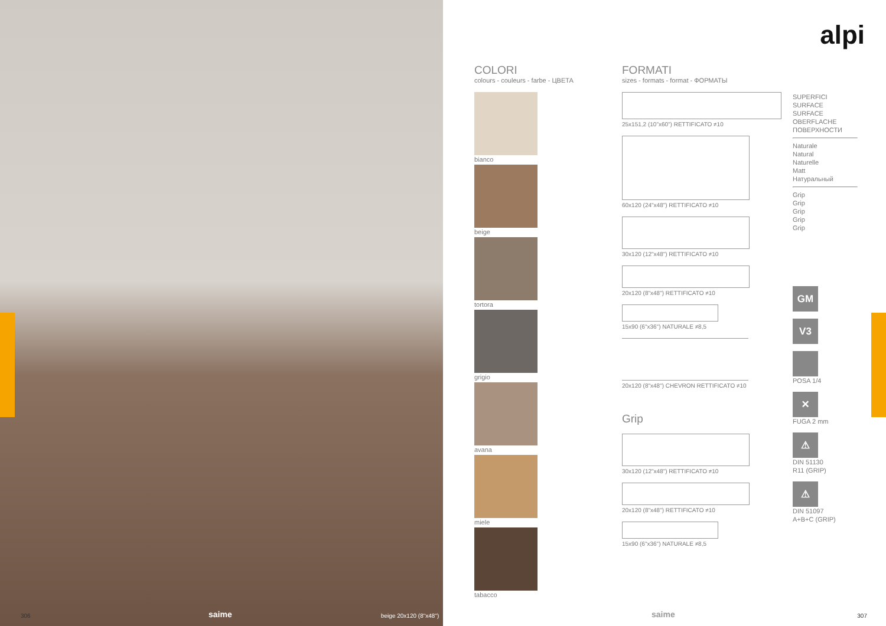306 saime beige 20x120 (8"x48")
alpi
COLORI
colours - couleurs - farbe - ЦВЕТА
bianco
beige
tortora
grigio
avana
miele
tabacco
FORMATI
sizes - formats - format - ФОРМАТЫ
25x151,2 (10"x60") RETTIFICATO ≠10
60x120 (24"x48") RETTIFICATO ≠10
30x120 (12"x48") RETTIFICATO ≠10
20x120 (8"x48") RETTIFICATO ≠10
15x90 (6"x36") NATURALE ≠8,5
20x120 (8"x48") CHEVRON RETTIFICATO ≠10
Grip
30x120 (12"x48") RETTIFICATO ≠10
20x120 (8"x48") RETTIFICATO ≠10
15x90 (6"x36") NATURALE ≠8,5
SUPERFICI
SURFACE
SURFACE
OBERFLACHE
ПОВЕРХНОСТИ
Naturale
Natural
Naturelle
Matt
Натуральный
Grip
Grip
Grip
Grip
Grip
GM
V3
POSA 1/4
✕
FUGA 2 mm
⚠
DIN 51130
R11 (GRIP)
⚠
DIN 51097
A+B+C (GRIP)
saime 307